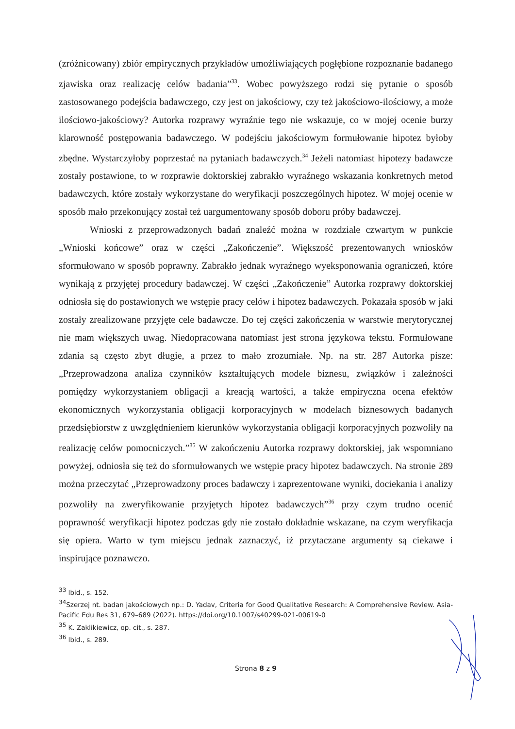(zróżnicowany) zbiór empirycznych przykładów umożliwiających pogłębione rozpoznanie badanego zjawiska oraz realizację celów badania”<sup>33</sup>. Wobec powyższego rodzi się pytanie o sposób zastosowanego podejścia badawczego, czy jest on jakościowy, czy też jakościowo-ilościowy, a może ilościowo-jakościowy? Autorka rozprawy wyraźnie tego nie wskazuje, co w mojej ocenie burzy klarowność postępowania badawczego. W podejściu jakościowym formułowanie hipotez byłoby zbędne. Wystarczyłoby poprzestać na pytaniach badawczych.<sup>34</sup> Jeżeli natomiast hipotezy badawcze zostały postawione, to w rozprawie doktorskiej zabrakło wyraźnego wskazania konkretnych metod badawczych, które zostały wykorzystane do weryfikacji poszczególnych hipotez. W mojej ocenie w sposób mało przekonujący został też uargumentowany sposób doboru próby badawczej.
Wnioski z przeprowadzonych badań znaleźć można w rozdziale czwartym w punkcie „Wnioski końcowe” oraz w części „Zakończenie”. Większość prezentowanych wniosków sformułowano w sposób poprawny. Zabrakło jednak wyraźnego wyeksponowania ograniczeń, które wynikają z przyjętej procedury badawczej. W części „Zakończenie” Autorka rozprawy doktorskiej odniosła się do postawionych we wstępie pracy celów i hipotez badawczych. Pokazała sposób w jaki zostały zrealizowane przyjęte cele badawcze. Do tej części zakończenia w warstwie merytorycznej nie mam większych uwag. Niedopracowana natomiast jest strona językowa tekstu. Formułowane zdania są często zbyt długie, a przez to mało zrozumiałe. Np. na str. 287 Autorka pisze: „Przeprowadzona analiza czynników kształtujących modele biznesu, związków i zależności pomiędzy wykorzystaniem obligacji a kreacją wartości, a także empiryczna ocena efektów ekonomicznych wykorzystania obligacji korporacyjnych w modelach biznesowych badanych przedsiębiorstw z uwzględnieniem kierunków wykorzystania obligacji korporacyjnych pozwoliły na realizację celów pomocniczych.”<sup>35</sup> W zakończeniu Autorka rozprawy doktorskiej, jak wspomniano powyżej, odniosła się też do sformułowanych we wstępie pracy hipotez badawczych. Na stronie 289 można przeczytać „Przeprowadzony proces badawczy i zaprezentowane wyniki, dociekania i analizy pozwoliły na zweryfikowanie przyjętych hipotez badawczych”<sup>36</sup> przy czym trudno ocenić poprawność weryfikacji hipotez podczas gdy nie zostało dokładnie wskazane, na czym weryfikacja się opiera. Warto w tym miejscu jednak zaznaczyć, iż przytaczane argumenty są ciekawe i inspirujące poznawczo.
<sup>33</sup> Ibid., s. 152.
<sup>34</sup> Szerzej nt. badan jakościowych np.: D. Yadav, Criteria for Good Qualitative Research: A Comprehensive Review. Asia-Pacific Edu Res 31, 679–689 (2022). https://doi.org/10.1007/s40299-021-00619-0
<sup>35</sup> K. Zaklikiewicz, op. cit., s. 287.
<sup>36</sup> Ibid., s. 289.
Strona 8 z 9